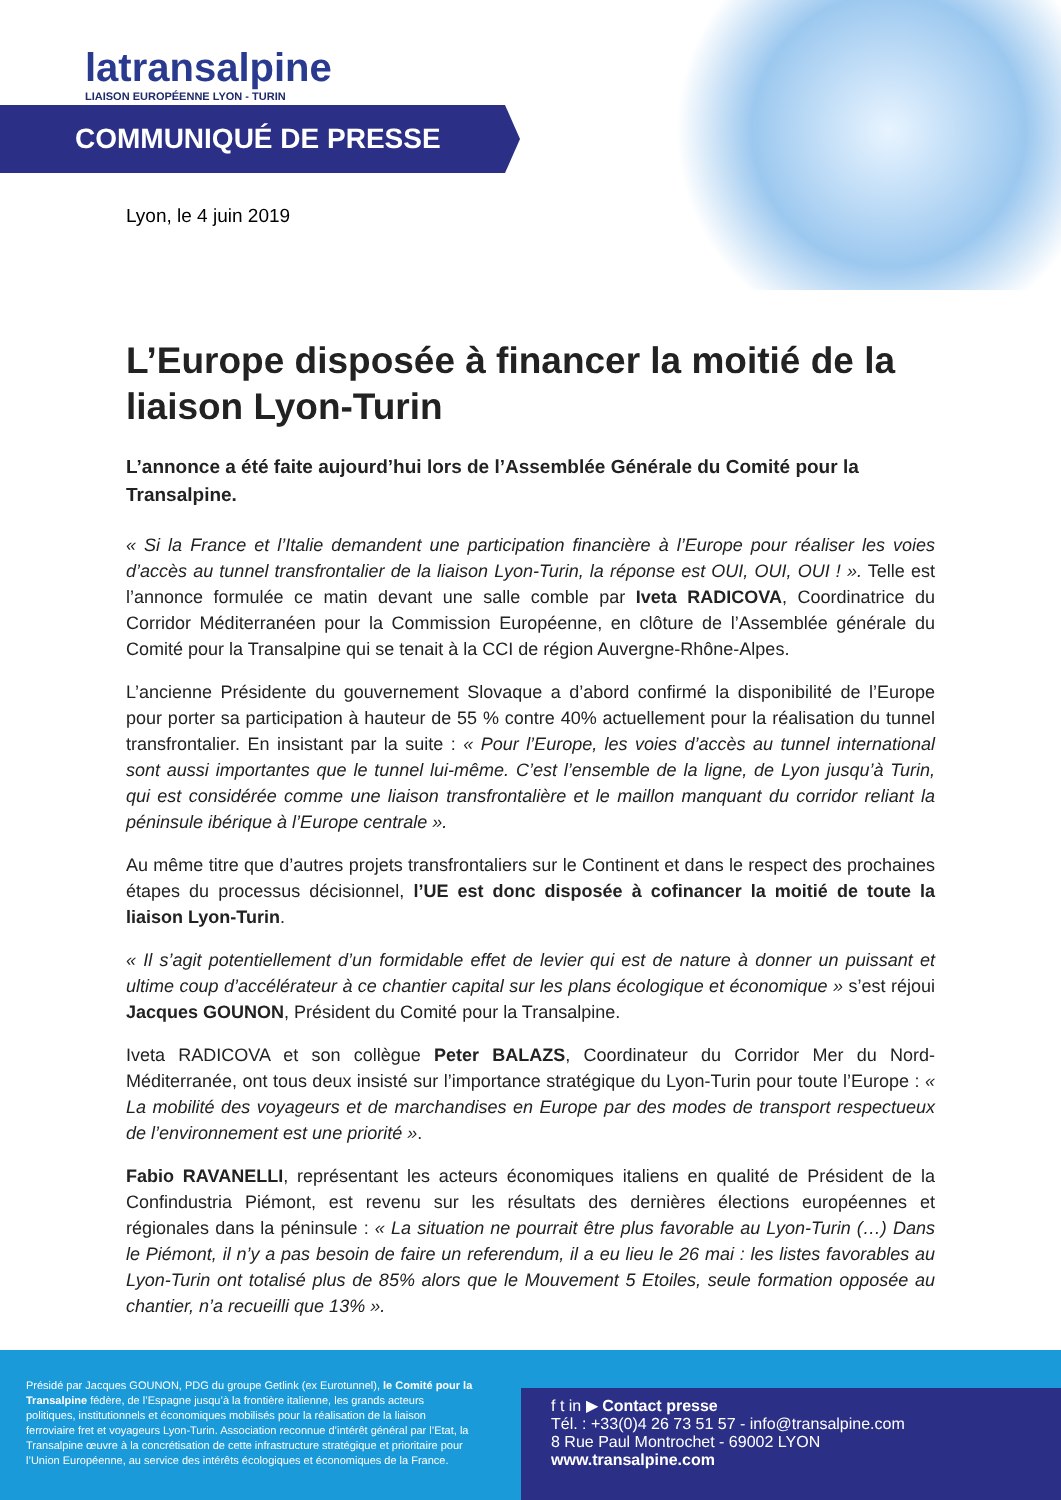latransalpine
LIAISON EUROPÉENNE LYON - TURIN
COMMUNIQUÉ DE PRESSE
Lyon, le 4 juin 2019
L’Europe disposée à financer la moitié de la liaison Lyon-Turin
L’annonce a été faite aujourd’hui lors de l’Assemblée Générale du Comité pour la Transalpine.
« Si la France et l’Italie demandent une participation financière à l’Europe pour réaliser les voies d’accès au tunnel transfrontalier de la liaison Lyon-Turin, la réponse est OUI, OUI, OUI ! ». Telle est l’annonce formulée ce matin devant une salle comble par Iveta RADICOVA, Coordinatrice du Corridor Méditerranéen pour la Commission Européenne, en clôture de l’Assemblée générale du Comité pour la Transalpine qui se tenait à la CCI de région Auvergne-Rhône-Alpes.
L’ancienne Présidente du gouvernement Slovaque a d’abord confirmé la disponibilité de l’Europe pour porter sa participation à hauteur de 55 % contre 40% actuellement pour la réalisation du tunnel transfrontalier. En insistant par la suite : « Pour l’Europe, les voies d’accès au tunnel international sont aussi importantes que le tunnel lui-même. C’est l’ensemble de la ligne, de Lyon jusqu’à Turin, qui est considérée comme une liaison transfrontalière et le maillon manquant du corridor reliant la péninsule ibérique à l’Europe centrale ».
Au même titre que d’autres projets transfrontaliers sur le Continent et dans le respect des prochaines étapes du processus décisionnel, l’UE est donc disposée à cofinancer la moitié de toute la liaison Lyon-Turin.
« Il s’agit potentiellement d’un formidable effet de levier qui est de nature à donner un puissant et ultime coup d’accélérateur à ce chantier capital sur les plans écologique et économique » s’est réjoui Jacques GOUNON, Président du Comité pour la Transalpine.
Iveta RADICOVA et son collègue Peter BALAZS, Coordinateur du Corridor Mer du Nord-Méditerranée, ont tous deux insisté sur l’importance stratégique du Lyon-Turin pour toute l’Europe : « La mobilité des voyageurs et de marchandises en Europe par des modes de transport respectueux de l’environnement est une priorité ».
Fabio RAVANELLI, représentant les acteurs économiques italiens en qualité de Président de la Confindustria Piémont, est revenu sur les résultats des dernières élections européennes et régionales dans la péninsule : « La situation ne pourrait être plus favorable au Lyon-Turin (…) Dans le Piémont, il n’y a pas besoin de faire un referendum, il a eu lieu le 26 mai : les listes favorables au Lyon-Turin ont totalisé plus de 85% alors que le Mouvement 5 Etoiles, seule formation opposée au chantier, n’a recueilli que 13% ».
Présidé par Jacques GOUNON, PDG du groupe Getlink (ex Eurotunnel), le Comité pour la Transalpine fédère, de l’Espagne jusqu’à la frontière italienne, les grands acteurs politiques, institutionnels et économiques mobilisés pour la réalisation de la liaison ferroviaire fret et voyageurs Lyon-Turin. Association reconnue d’intérêt général par l’Etat, la Transalpine œuvre à la concrétisation de cette infrastructure stratégique et prioritaire pour l’Union Européenne, au service des intérêts écologiques et économiques de la France.
f t in ▶ Contact presse
Tél. : +33(0)4 26 73 51 57 - info@transalpine.com
8 Rue Paul Montrochet - 69002 LYON
www.transalpine.com